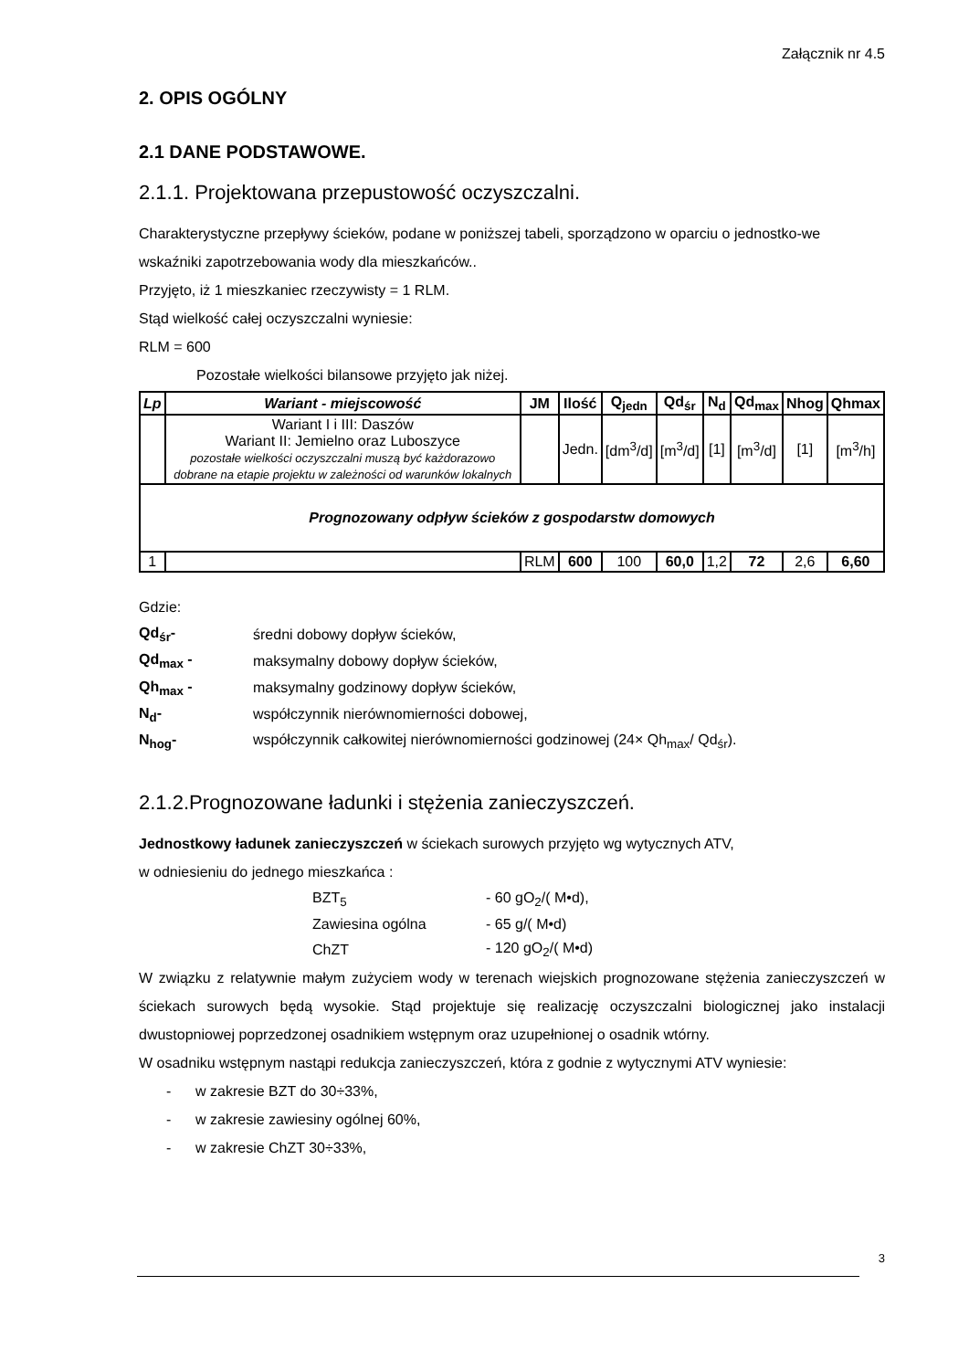Załącznik nr 4.5
2. OPIS OGÓLNY
2.1 DANE PODSTAWOWE.
2.1.1. Projektowana przepustowość oczyszczalni.
Charakterystyczne przepływy ścieków, podane w poniższej tabeli, sporządzono w oparciu o jednostko-we wskaźniki zapotrzebowania wody dla mieszkańców..
Przyjęto, iż 1 mieszkaniec rzeczywisty = 1 RLM.
Stąd wielkość całej oczyszczalni wyniesie:
RLM = 600
Pozostałe wielkości bilansowe przyjęto jak niżej.
| Lp | Wariant - miejscowość | JM | Ilość | Q<sub>jedn</sub> | Qd<sub>śr</sub> | N<sub>d</sub> | Qd<sub>max</sub> | Nhog | Qhmax |
| --- | --- | --- | --- | --- | --- | --- | --- | --- | --- |
| | Wariant I i III: Daszów Wariant II: Jemielno oraz Luboszyce pozostałe wielkości oczyszczalni muszą być każdorazowo dobrane na etapie projektu w zależności od warunków lokalnych | | Jedn. | [dm<sup>3</sup>/d] | [m<sup>3</sup>/d] | [1] | [m<sup>3</sup>/d] | [1] | [m<sup>3</sup>/h] |
| Prognozowany odpływ ścieków z gospodarstw domowych | | | | | | | | | |
| 1 | | RLM | 600 | 100 | 60,0 | 1,2 | 72 | 2,6 | 6,60 |
Gdzie:
| Qd<sub>śr</sub>- | średni dobowy dopływ ścieków, |
| Qd<sub>max</sub> - | maksymalny dobowy dopływ ścieków, |
| Qh<sub>max</sub> - | maksymalny godzinowy dopływ ścieków, |
| N<sub>d</sub>- | współczynnik nierównomierności dobowej, |
| N<sub>hog</sub>- | współczynnik całkowitej nierównomierności godzinowej (24× Qh<sub>max</sub>/ Qd<sub>śr</sub>). |
2.1.2.Prognozowane ładunki i stężenia zanieczyszczeń.
Jednostkowy ładunek zanieczyszczeń w ściekach surowych przyjęto wg wytycznych ATV,
w odniesieniu do jednego mieszkańca :
| BZT<sub>5</sub> | - 60 gO<sub>2</sub>/( M•d), |
| Zawiesina ogólna | - 65 g/( M•d) |
| ChZT | - 120 gO<sub>2</sub>/( M•d) |
W związku z relatywnie małym zużyciem wody w terenach wiejskich prognozowane stężenia zanieczyszczeń w ściekach surowych będą wysokie. Stąd projektuje się realizację oczyszczalni biologicznej jako instalacji dwustopniowej poprzedzonej osadnikiem wstępnym oraz uzupełnionej o osadnik wtórny.
W osadniku wstępnym nastąpi redukcja zanieczyszczeń, która z godnie z wytycznymi ATV wyniesie:
- w zakresie BZT do 30÷33%,
- w zakresie zawiesiny ogólnej 60%,
- w zakresie ChZT 30÷33%,
3